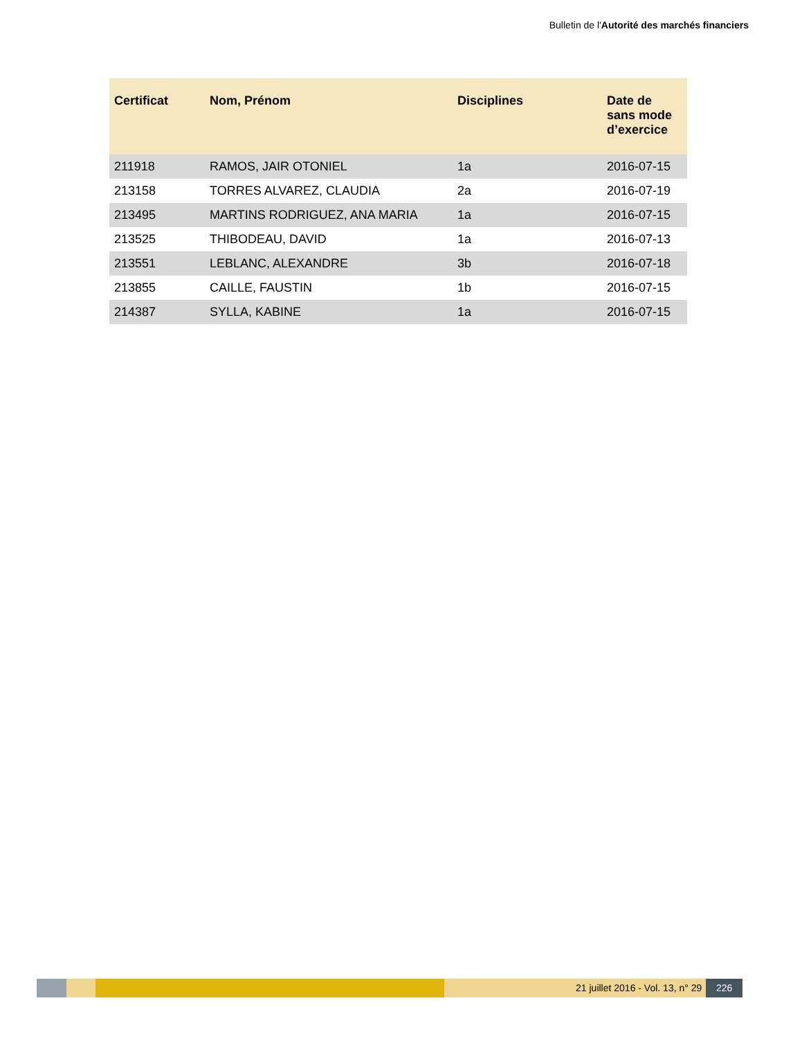Bulletin de l'Autorité des marchés financiers
| Certificat | Nom, Prénom | Disciplines | Date de sans mode d’exercice |
| --- | --- | --- | --- |
| 211918 | RAMOS, JAIR OTONIEL | 1a | 2016-07-15 |
| 213158 | TORRES ALVAREZ, CLAUDIA | 2a | 2016-07-19 |
| 213495 | MARTINS RODRIGUEZ, ANA MARIA | 1a | 2016-07-15 |
| 213525 | THIBODEAU, DAVID | 1a | 2016-07-13 |
| 213551 | LEBLANC, ALEXANDRE | 3b | 2016-07-18 |
| 213855 | CAILLE, FAUSTIN | 1b | 2016-07-15 |
| 214387 | SYLLA, KABINE | 1a | 2016-07-15 |
21 juillet 2016 - Vol. 13, n° 29 226